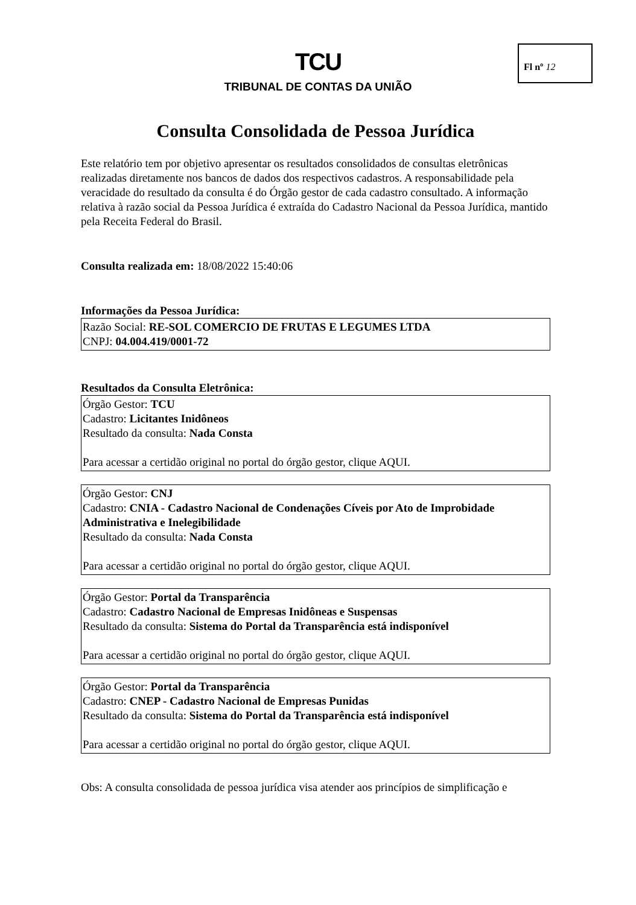Fl nº 12
TCU
TRIBUNAL DE CONTAS DA UNIÃO
Consulta Consolidada de Pessoa Jurídica
Este relatório tem por objetivo apresentar os resultados consolidados de consultas eletrônicas realizadas diretamente nos bancos de dados dos respectivos cadastros. A responsabilidade pela veracidade do resultado da consulta é do Órgão gestor de cada cadastro consultado. A informação relativa à razão social da Pessoa Jurídica é extraída do Cadastro Nacional da Pessoa Jurídica, mantido pela Receita Federal do Brasil.
Consulta realizada em: 18/08/2022 15:40:06
Informações da Pessoa Jurídica:
Razão Social: RE-SOL COMERCIO DE FRUTAS E LEGUMES LTDA
CNPJ: 04.004.419/0001-72
Resultados da Consulta Eletrônica:
Órgão Gestor: TCU
Cadastro: Licitantes Inidôneos
Resultado da consulta: Nada Consta
Para acessar a certidão original no portal do órgão gestor, clique AQUI.
Órgão Gestor: CNJ
Cadastro: CNIA - Cadastro Nacional de Condenações Cíveis por Ato de Improbidade Administrativa e Inelegibilidade
Resultado da consulta: Nada Consta
Para acessar a certidão original no portal do órgão gestor, clique AQUI.
Órgão Gestor: Portal da Transparência
Cadastro: Cadastro Nacional de Empresas Inidôneas e Suspensas
Resultado da consulta: Sistema do Portal da Transparência está indisponível
Para acessar a certidão original no portal do órgão gestor, clique AQUI.
Órgão Gestor: Portal da Transparência
Cadastro: CNEP - Cadastro Nacional de Empresas Punidas
Resultado da consulta: Sistema do Portal da Transparência está indisponível
Para acessar a certidão original no portal do órgão gestor, clique AQUI.
Obs: A consulta consolidada de pessoa jurídica visa atender aos princípios de simplificação e